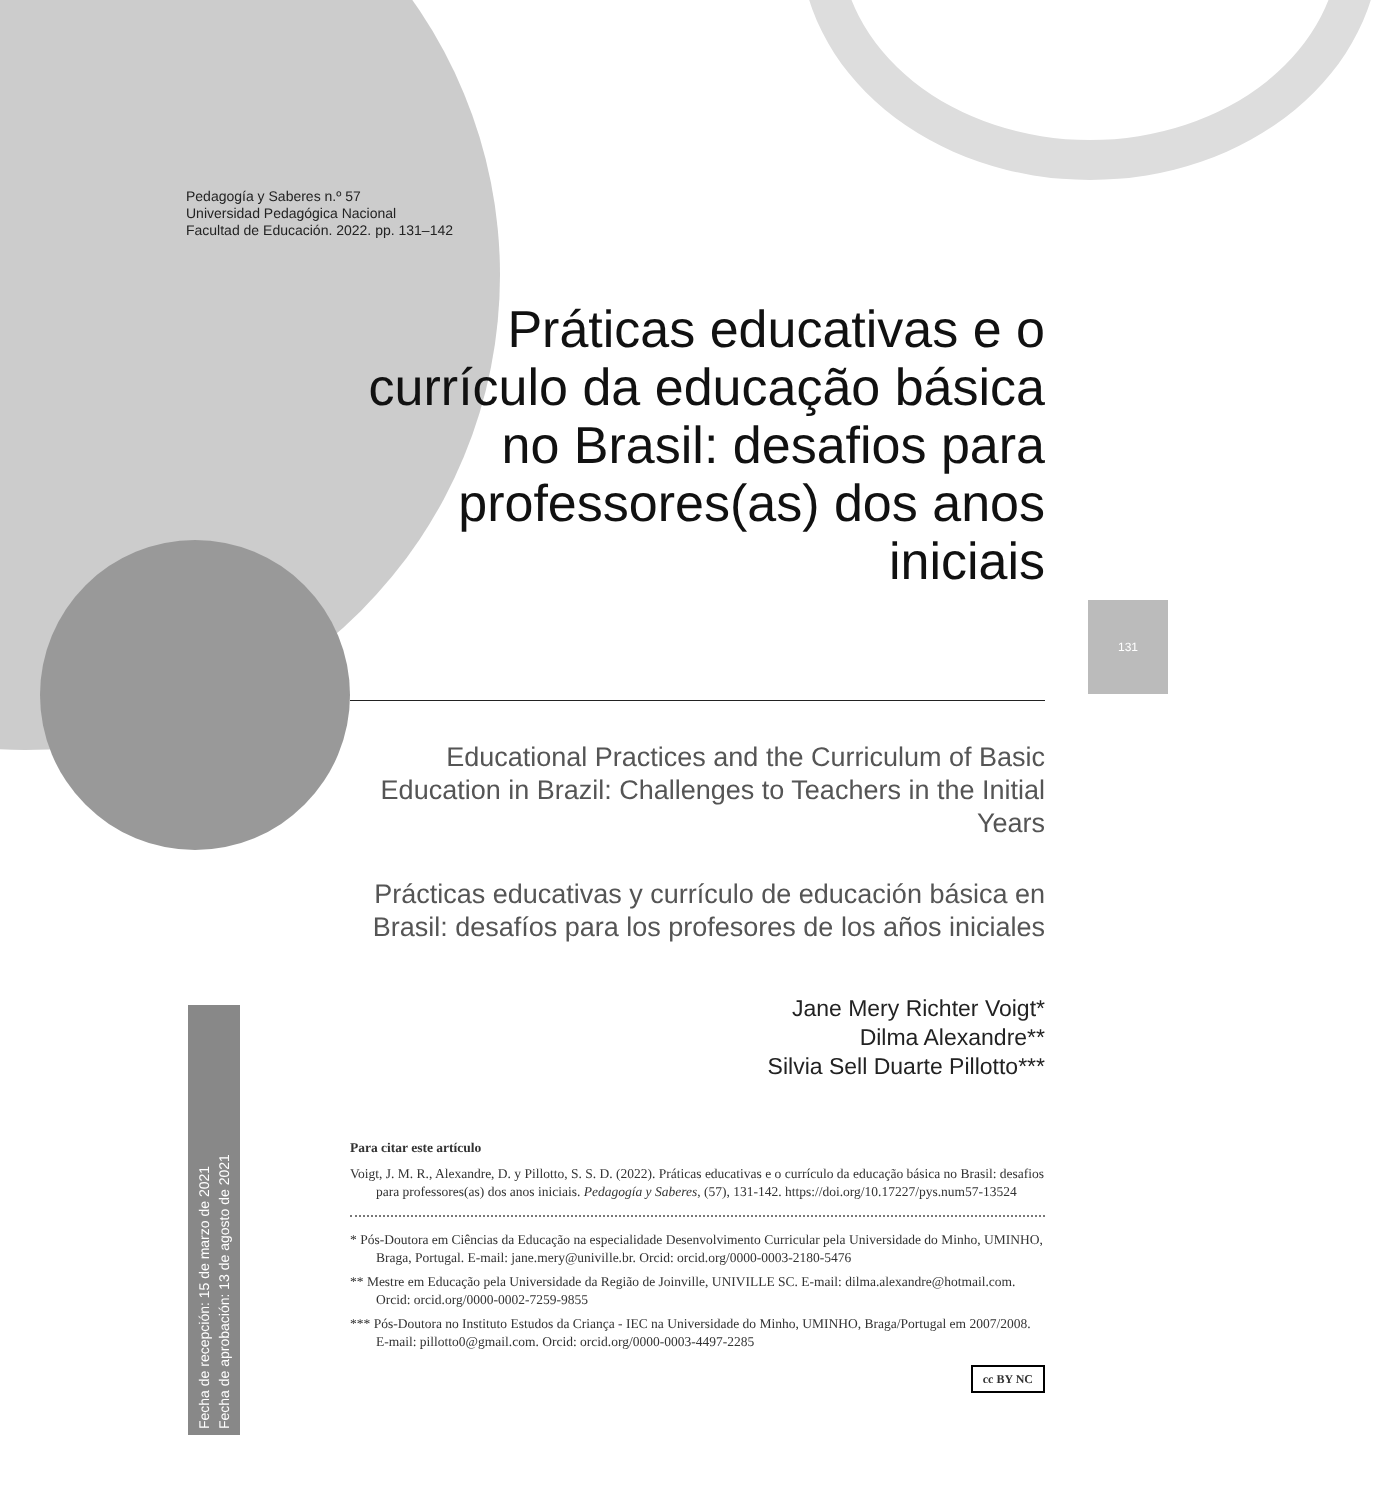Pedagogía y Saberes n.º 57
Universidad Pedagógica Nacional
Facultad de Educación. 2022. pp. 131–142
131
Fecha de recepción: 15 de marzo de 2021
Fecha de aprobación: 13 de agosto de 2021
Práticas educativas e o currículo da educação básica no Brasil: desafios para professores(as) dos anos iniciais
Educational Practices and the Curriculum of Basic Education in Brazil: Challenges to Teachers in the Initial Years
Prácticas educativas y currículo de educación básica en Brasil: desafíos para los profesores de los años iniciales
Jane Mery Richter Voigt*
Dilma Alexandre**
Silvia Sell Duarte Pillotto***
Para citar este artículo
Voigt, J. M. R., Alexandre, D. y Pillotto, S. S. D. (2022). Práticas educativas e o currículo da educação básica no Brasil: desafios para professores(as) dos anos iniciais. Pedagogía y Saberes, (57), 131-142. https://doi.org/10.17227/pys.num57-13524
* Pós-Doutora em Ciências da Educação na especialidade Desenvolvimento Curricular pela Universidade do Minho, UMINHO, Braga, Portugal. E-mail: jane.mery@univille.br. Orcid: orcid.org/0000-0003-2180-5476
** Mestre em Educação pela Universidade da Região de Joinville, UNIVILLE SC. E-mail: dilma.alexandre@hotmail.com. Orcid: orcid.org/0000-0002-7259-9855
*** Pós-Doutora no Instituto Estudos da Criança - IEC na Universidade do Minho, UMINHO, Braga/Portugal em 2007/2008. E-mail: pillotto0@gmail.com. Orcid: orcid.org/0000-0003-4497-2285
cc BY NC